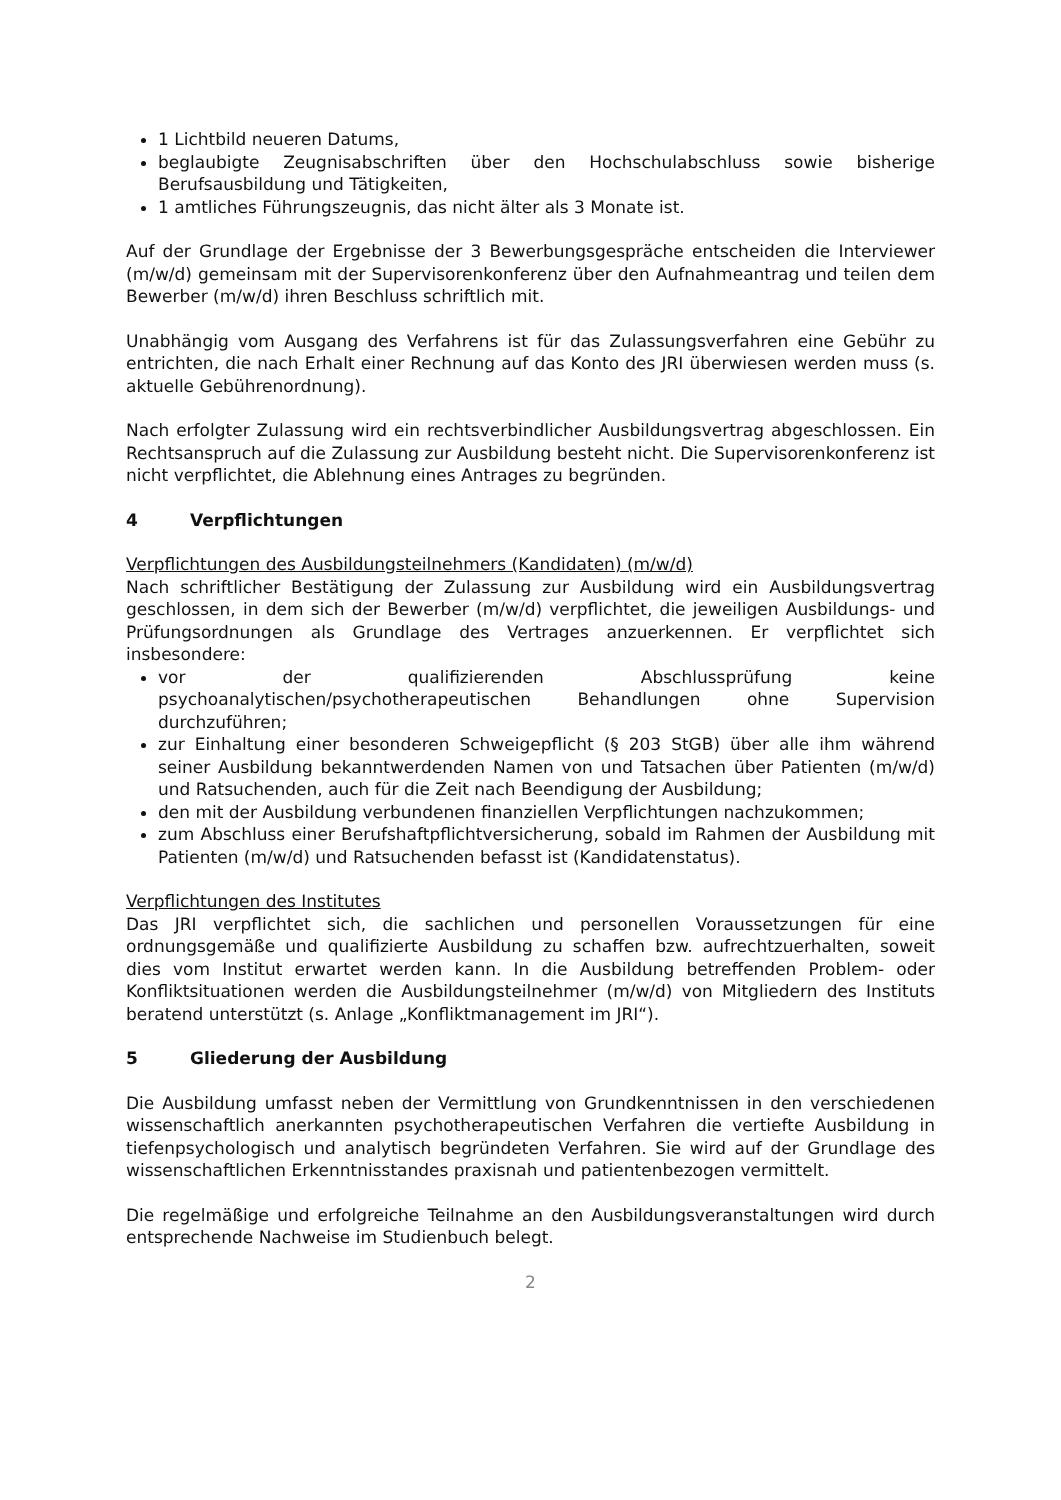1 Lichtbild neueren Datums,
beglaubigte Zeugnisabschriften über den Hochschulabschluss sowie bisherige Berufsausbildung und Tätigkeiten,
1 amtliches Führungszeugnis, das nicht älter als 3 Monate ist.
Auf der Grundlage der Ergebnisse der 3 Bewerbungsgespräche entscheiden die Interviewer (m/w/d) gemeinsam mit der Supervisorenkonferenz über den Aufnahmeantrag und teilen dem Bewerber (m/w/d) ihren Beschluss schriftlich mit.
Unabhängig vom Ausgang des Verfahrens ist für das Zulassungsverfahren eine Gebühr zu entrichten, die nach Erhalt einer Rechnung auf das Konto des JRI überwiesen werden muss (s. aktuelle Gebührenordnung).
Nach erfolgter Zulassung wird ein rechtsverbindlicher Ausbildungsvertrag abgeschlossen. Ein Rechtsanspruch auf die Zulassung zur Ausbildung besteht nicht. Die Supervisorenkonferenz ist nicht verpflichtet, die Ablehnung eines Antrages zu begründen.
4 Verpflichtungen
Verpflichtungen des Ausbildungsteilnehmers (Kandidaten) (m/w/d)
Nach schriftlicher Bestätigung der Zulassung zur Ausbildung wird ein Ausbildungsvertrag geschlossen, in dem sich der Bewerber (m/w/d) verpflichtet, die jeweiligen Ausbildungs- und Prüfungsordnungen als Grundlage des Vertrages anzuerkennen. Er verpflichtet sich insbesondere:
vor der qualifizierenden Abschlussprüfung keine psychoanalytischen/psychotherapeutischen Behandlungen ohne Supervision durchzuführen;
zur Einhaltung einer besonderen Schweigepflicht (§ 203 StGB) über alle ihm während seiner Ausbildung bekanntwerdenden Namen von und Tatsachen über Patienten (m/w/d) und Ratsuchenden, auch für die Zeit nach Beendigung der Ausbildung;
den mit der Ausbildung verbundenen finanziellen Verpflichtungen nachzukommen;
zum Abschluss einer Berufshaftpflichtversicherung, sobald im Rahmen der Ausbildung mit Patienten (m/w/d) und Ratsuchenden befasst ist (Kandidatenstatus).
Verpflichtungen des Institutes
Das JRI verpflichtet sich, die sachlichen und personellen Voraussetzungen für eine ordnungsgemäße und qualifizierte Ausbildung zu schaffen bzw. aufrechtzuerhalten, soweit dies vom Institut erwartet werden kann. In die Ausbildung betreffenden Problem- oder Konfliktsituationen werden die Ausbildungsteilnehmer (m/w/d) von Mitgliedern des Instituts beratend unterstützt (s. Anlage „Konfliktmanagement im JRI“).
5 Gliederung der Ausbildung
Die Ausbildung umfasst neben der Vermittlung von Grundkenntnissen in den verschiedenen wissenschaftlich anerkannten psychotherapeutischen Verfahren die vertiefte Ausbildung in tiefenpsychologisch und analytisch begründeten Verfahren. Sie wird auf der Grundlage des wissenschaftlichen Erkenntnisstandes praxisnah und patientenbezogen vermittelt.
Die regelmäßige und erfolgreiche Teilnahme an den Ausbildungsveranstaltungen wird durch entsprechende Nachweise im Studienbuch belegt.
2